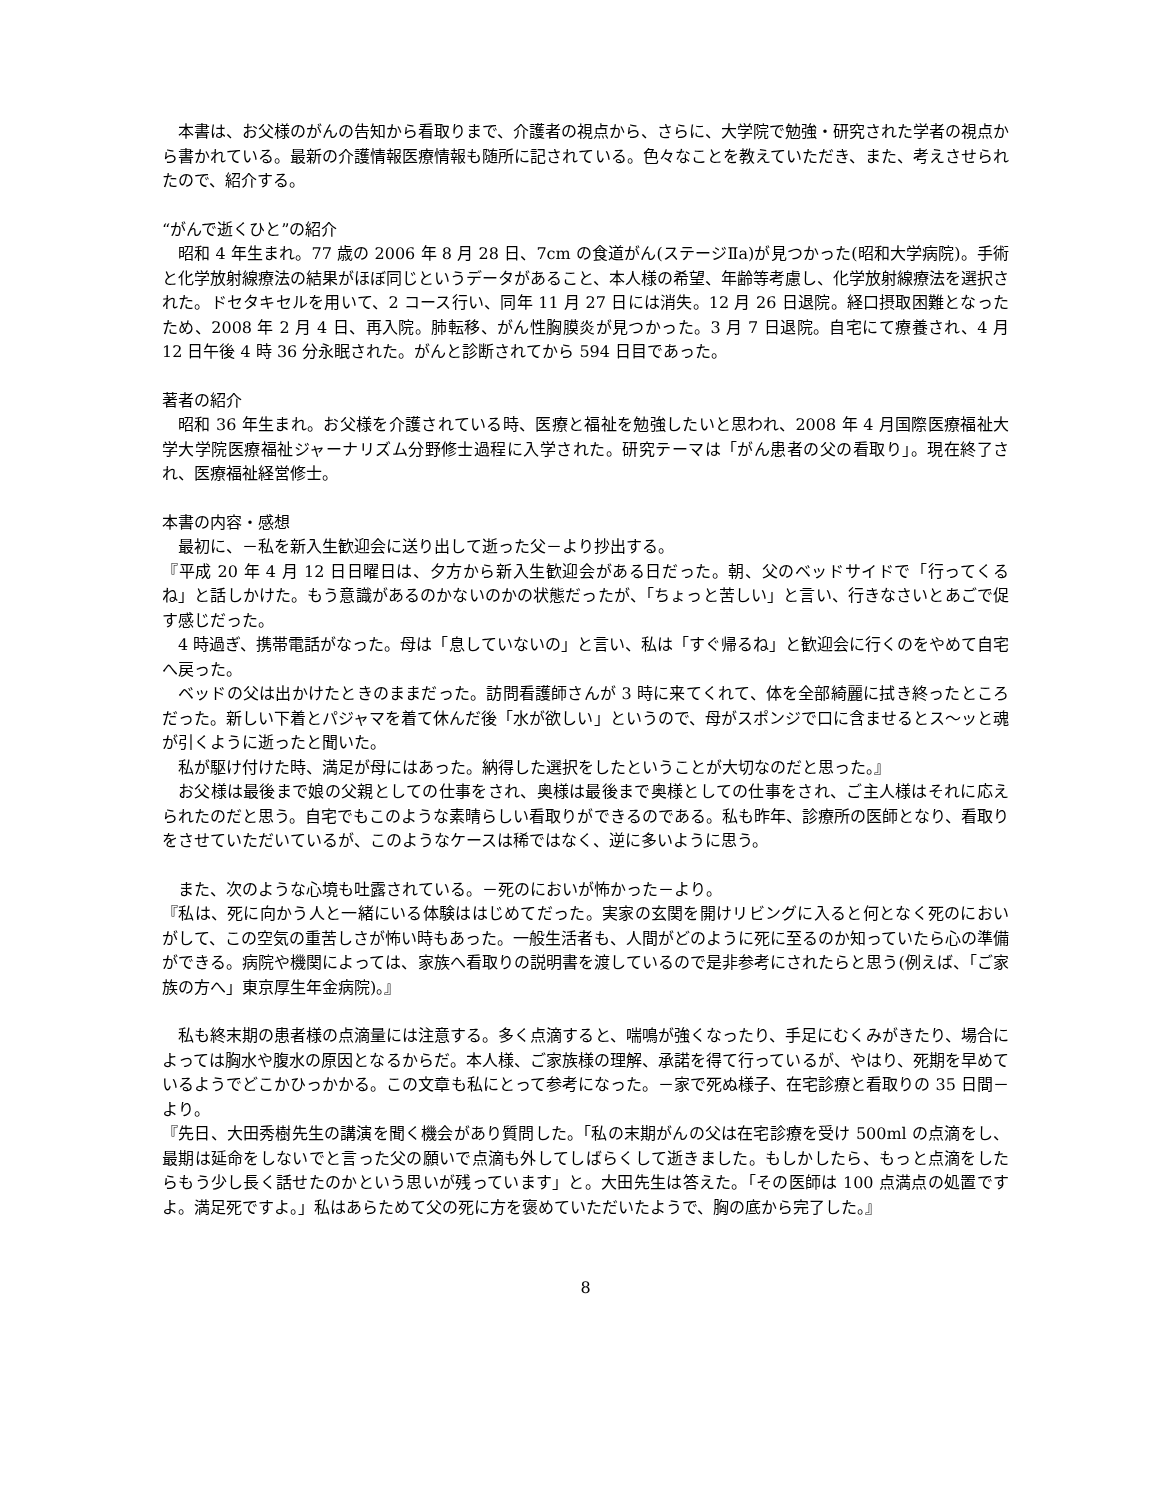本書は、お父様のがんの告知から看取りまで、介護者の視点から、さらに、大学院で勉強・研究された学者の視点から書かれている。最新の介護情報医療情報も随所に記されている。色々なことを教えていただき、また、考えさせられたので、紹介する。
“がんで逝くひと”の紹介
昭和 4 年生まれ。77 歳の 2006 年 8 月 28 日、7cm の食道がん(ステージⅡa)が見つかった(昭和大学病院)。手術と化学放射線療法の結果がほぼ同じというデータがあること、本人様の希望、年齢等考慮し、化学放射線療法を選択された。ドセタキセルを用いて、2 コース行い、同年 11 月 27 日には消失。12 月 26 日退院。経口摂取困難となったため、2008 年 2 月 4 日、再入院。肺転移、がん性胸膜炎が見つかった。3 月 7 日退院。自宅にて療養され、4 月 12 日午後 4 時 36 分永眠された。がんと診断されてから 594 日目であった。
著者の紹介
昭和 36 年生まれ。お父様を介護されている時、医療と福祉を勉強したいと思われ、2008 年 4 月国際医療福祉大学大学院医療福祉ジャーナリズム分野修士過程に入学された。研究テーマは「がん患者の父の看取り」。現在終了され、医療福祉経営修士。
本書の内容・感想
最初に、－私を新入生歓迎会に送り出して逝った父－より抄出する。
『平成 20 年 4 月 12 日日曜日は、夕方から新入生歓迎会がある日だった。朝、父のベッドサイドで「行ってくるね」と話しかけた。もう意識があるのかないのかの状態だったが、「ちょっと苦しい」と言い、行きなさいとあごで促す感じだった。
4 時過ぎ、携帯電話がなった。母は「息していないの」と言い、私は「すぐ帰るね」と歓迎会に行くのをやめて自宅へ戻った。
ベッドの父は出かけたときのままだった。訪問看護師さんが 3 時に来てくれて、体を全部綺麗に拭き終ったところだった。新しい下着とパジャマを着て休んだ後「水が欲しい」というので、母がスポンジで口に含ませるとス～ッと魂が引くように逝ったと聞いた。
私が駆け付けた時、満足が母にはあった。納得した選択をしたということが大切なのだと思った。』
お父様は最後まで娘の父親としての仕事をされ、奥様は最後まで奥様としての仕事をされ、ご主人様はそれに応えられたのだと思う。自宅でもこのような素晴らしい看取りができるのである。私も昨年、診療所の医師となり、看取りをさせていただいているが、このようなケースは稀ではなく、逆に多いように思う。
また、次のような心境も吐露されている。－死のにおいが怖かった－より。
『私は、死に向かう人と一緒にいる体験ははじめてだった。実家の玄関を開けリビングに入ると何となく死のにおいがして、この空気の重苦しさが怖い時もあった。一般生活者も、人間がどのように死に至るのか知っていたら心の準備ができる。病院や機関によっては、家族へ看取りの説明書を渡しているので是非参考にされたらと思う(例えば、「ご家族の方へ」東京厚生年金病院)。』
私も終末期の患者様の点滴量には注意する。多く点滴すると、喘鳴が強くなったり、手足にむくみがきたり、場合によっては胸水や腹水の原因となるからだ。本人様、ご家族様の理解、承諾を得て行っているが、やはり、死期を早めているようでどこかひっかかる。この文章も私にとって参考になった。－家で死ぬ様子、在宅診療と看取りの 35 日間－より。
『先日、大田秀樹先生の講演を聞く機会があり質問した。「私の末期がんの父は在宅診療を受け 500ml の点滴をし、最期は延命をしないでと言った父の願いで点滴も外してしばらくして逝きました。もしかしたら、もっと点滴をしたらもう少し長く話せたのかという思いが残っています」と。大田先生は答えた。「その医師は 100 点満点の処置ですよ。満足死ですよ。」私はあらためて父の死に方を褒めていただいたようで、胸の底から完了した。』
8